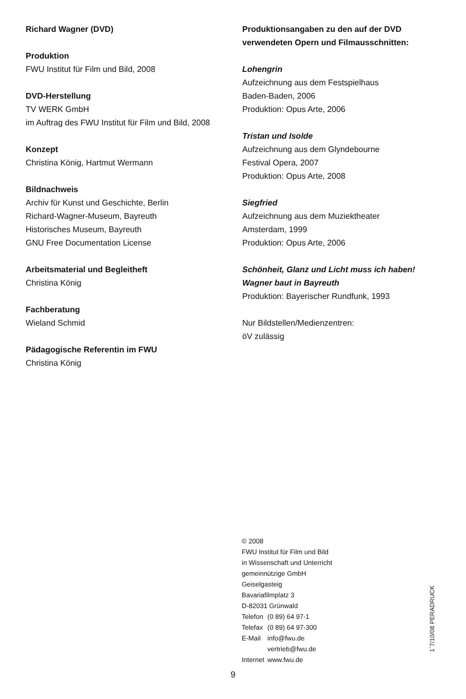Richard Wagner (DVD)
Produktion
FWU Institut für Film und Bild, 2008
DVD-Herstellung
TV WERK GmbH
im Auftrag des FWU Institut für Film und Bild, 2008
Konzept
Christina König, Hartmut Wermann
Bildnachweis
Archiv für Kunst und Geschichte, Berlin
Richard-Wagner-Museum, Bayreuth
Historisches Museum, Bayreuth
GNU Free Documentation License
Arbeitsmaterial und Begleitheft
Christina König
Fachberatung
Wieland Schmid
Pädagogische Referentin im FWU
Christina König
Produktionsangaben zu den auf der DVD verwendeten Opern und Filmausschnitten:
Lohengrin
Aufzeichnung aus dem Festspielhaus
Baden-Baden, 2006
Produktion: Opus Arte, 2006
Tristan und Isolde
Aufzeichnung aus dem Glyndebourne
Festival Opera, 2007
Produktion: Opus Arte, 2008
Siegfried
Aufzeichnung aus dem Muziektheater
Amsterdam, 1999
Produktion: Opus Arte, 2006
Schönheit, Glanz und Licht muss ich haben!
Wagner baut in Bayreuth
Produktion: Bayerischer Rundfunk, 1993
Nur Bildstellen/Medienzentren:
öV zulässig
© 2008
FWU Institut für Film und Bild
in Wissenschaft und Unterricht
gemeinnützige GmbH
Geiselgasteig
Bavariafilmplatz 3
D-82031 Grünwald
| Telefon | (0 89) 64 97-1 |
| Telefax | (0 89) 64 97-300 |
| E-Mail | info@fwu.de vertrieb@fwu.de |
| Internet | www.fwu.de |
1´7/10/08 PERADRUCK
9